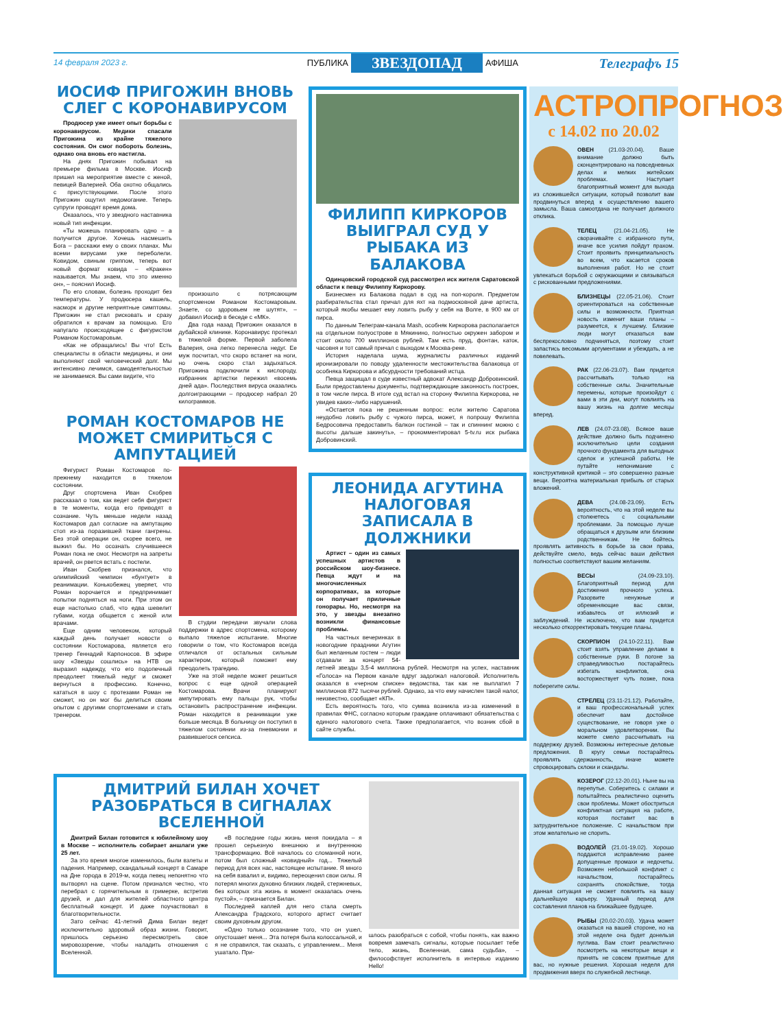14 февраля 2023 г. ПУБЛИКА ЗВЕЗДОПАД АФИША Телеграфъ 15
ИОСИФ ПРИГОЖИН ВНОВЬ СЛЕГ С КОРОНАВИРУСОМ
Продюсер уже имеет опыт борьбы с коронавирусом. Медики спасали Пригожина из крайне тяжелого состояния. Он смог побороть болезнь, однако она вновь его настигла.
На днях Пригожин побывал на премьере фильма в Москве. Иосиф пришел на мероприятие вместе с женой, певицей Валерией. Оба охотно общались с присутствующими. После этого Пригожин ощутил недомогание. Теперь супруги проводят время дома.
Оказалось, что у звездного наставника новый тип инфекции.
«Ты можешь планировать одно – а получится другое. Хочешь насмешить Бога – расскажи ему о своих планах. Мы всеми вирусами уже переболели. Ковидом, свиным гриппом, теперь вот новый формат ковида – «Кракен» называется. Мы знаем, что это именно он», – пояснил Иосиф.
По его словам, болезнь проходит без температуры. У продюсера кашель, насморк и другие неприятные симптомы. Пригожин не стал рисковать и сразу обратился к врачам за помощью. Его напугало происходящее с фигуристом Романом Костомаровым.
«Как не обращались! Вы что! Есть специалисты в области медицины, и они выполняют свой человеческий долг. Мы интенсивно лечимся, самодеятельностью не занимаемся. Вы сами видите, что
произошло с потрясающим спортсменом Романом Костомаровым. Знаете, со здоровьем не шутят», – добавил Иосиф в беседе с «МК».
Два года назад Пригожин оказался в дубайской клинике. Коронавирус протекал в тяжелой форме. Первой заболела Валерия, она легко перенесла недуг. Ее муж посчитал, что скоро встанет на ноги, но очень скоро стал задыхаться. Пригожина подключили к кислороду, избранник артистки пережил «восемь дней ада». Последствия вируса оказались долгоиграющими – продюсер набрал 20 килограммов.
РОМАН КОСТОМАРОВ НЕ МОЖЕТ СМИРИТЬСЯ С АМПУТАЦИЕЙ
Фигурист Роман Костомаров по-прежнему находится в тяжелом состоянии.
Друг спортсмена Иван Скобрев рассказал о том, как ведет себя фигурист в те моменты, когда его приводят в сознание. Чуть меньше недели назад Костомаров дал согласие на ампутацию стоп из-за поразившей ткани гангрены. Без этой операции он, скорее всего, не выжил бы. Но осознать случившееся Роман пока не смог. Несмотря на запреты врачей, он рвется встать с постели.
Иван Скобрев признался, что олимпийский чемпион «бунтует» в реанимации. Конькобежец уверяет, что Роман ворочается и предпринимает попытки подняться на ноги. При этом он еще настолько слаб, что едва шевелит губами, когда общается с женой или врачами.
Еще одним человеком, который каждый день получает новости о состоянии Костомарова, является его тренер Геннадий Карпоносов. В эфире шоу «Звезды сошлись» на НТВ он выразил надежду, что его подопечный преодолеет тяжелый недуг и сможет вернуться в профессию. Конечно, кататься в шоу с протезами Роман не сможет, но он мог бы делиться своим опытом с другими спортсменами и стать тренером.
В студии передачи звучали слова поддержки в адрес спортсмена, которому выпало тяжелое испытание. Многие говорили о том, что Костомаров всегда отличался от остальных сильным характером, который поможет ему преодолеть трагедию.
Уже на этой неделе может решиться вопрос с еще одной операцией Костомарова. Врачи планируют ампутировать ему пальцы рук, чтобы остановить распространение инфекции. Роман находится в реанимации уже больше месяца. В больницу он поступил в тяжелом состоянии из-за пневмонии и развившегося сепсиса.
ФИЛИПП КИРКОРОВ ВЫИГРАЛ СУД У РЫБАКА ИЗ БАЛАКОВА
Одинцовский городской суд рассмотрел иск жителя Саратовской области к певцу Филиппу Киркорову.
Бизнесмен из Балакова подал в суд на поп-короля. Предметом разбирательства стал причал для яхт на подмосковной даче артиста, который якобы мешает ему ловить рыбу у себя на Волге, в 900 км от пирса.
По данным Телеграм-канала Mash, особняк Киркорова располагается на отдельном полуострове в Мякинино, полностью окружен забором и стоит около 700 миллионов рублей. Там есть пруд, фонтан, каток, часовня и тот самый причал с выходом к Москва-реке.
История наделала шума, журналисты различных изданий иронизировали по поводу удаленности местожительства балаковца от особняка Киркорова и абсурдности требований истца.
Певца защищал в суде известный адвокат Александр Добровинский. Были предоставлены документы, подтверждающие законность построек, в том числе пирса. В итоге суд встал на сторону Филиппа Киркорова, не увидев каких–либо нарушений.
«Остается пока не решенным вопрос: если жителю Саратова неудобно ловить рыбу с чужого пирса, может, я попрошу Филиппа Бедросовича предоставить балкон гостиной – так и спиннинг можно с высоты дальше закинуть», – прокомментировал 5-tv.ru иск рыбака Добровинский.
ЛЕОНИДА АГУТИНА НАЛОГОВАЯ ЗАПИСАЛА В ДОЛЖНИКИ
Артист – один из самых успешных артистов в российском шоу-бизнесе. Певца ждут и на многочисленных корпоративах, за которые он получает приличные гонорары. Но, несмотря на это, у звезды внезапно возникли финансовые проблемы.
На частных вечеринках в новогодние праздники Агутин был желанным гостем – люди отдавали за концерт 54-летней звезды 3,5-4 миллиона рублей. Несмотря на успех, наставник «Голоса» на Первом канале вдруг задолжал налоговой. Исполнитель оказался в «черном списке» ведомства, так как не выплатил 7 миллионов 872 тысячи рублей. Однако, за что ему начислен такой налог, неизвестно, сообщает «КП».
Есть вероятность того, что сумма возникла из-за изменений в правилах ФНС, согласно которым граждане оплачивают обязательства с единого налогового счета. Также предполагается, что возник сбой в сайте службы.
ДМИТРИЙ БИЛАН ХОЧЕТ РАЗОБРАТЬСЯ В СИГНАЛАХ ВСЕЛЕННОЙ
Дмитрий Билан готовится к юбилейному шоу в Москве – исполнитель собирает аншлаги уже 25 лет.
За это время многое изменилось, были взлеты и падения. Например, скандальный концерт в Самаре на Дне города в 2019-м, когда певец непонятно что вытворял на сцене. Потом признался честно, что перебрал с горячительным в гримерке, встретив друзей, и дал для жителей областного центра бесплатный концерт. И даже поучаствовал в благотворительности.
Зато сейчас 41-летний Дима Билан ведет исключительно здоровый образ жизни. Говорит, пришлось серьезно пересмотреть свое мировоззрение, чтобы наладить отношения с Вселенной.
«В последние годы жизнь меня покидала – я прошел серьезную внешнюю и внутреннюю трансформацию. Всё началось со сломанной ноги, потом был сложный «ковидный» год... Тяжелый период для всех нас, настоящее испытание. Я много на себя взвалил и, видимо, переоценил свои силы. Я потерял многих духовно близких людей, стержневых, без которых эта жизнь в момент оказалась очень пустой», – признается Билан.
Последней каплей для него стала смерть Александра Градского, которого артист считает своим духовным другом.
«Одно только осознание того, что он ушел, опустошает меня... Эта потеря была колоссальной, и я не справился, так сказать, с управлением... Меня ушатало. При-
шлось разобраться с собой, чтобы понять, как важно вовремя замечать сигналы, которые посылает тебе тело, жизнь, Вселенная, сама судьба», – философствует исполнитель в интервью изданию Hello!
АСТРОПРОГНОЗ
с 14.02 по 20.02
ОВЕН (21.03-20.04). Ваше внимание должно быть сконцентрировано на повседневных делах и мелких житейских проблемах. Наступает благоприятный момент для выхода из сложившейся ситуации, который позволит вам продвинуться вперед к осуществлению вашего замысла. Ваша самоотдача не получает должного отклика.
ТЕЛЕЦ (21.04-21.05). Не сворачивайте с избранного пути, иначе все усилия пойдут прахом. Стоит проявить принципиальность во всем, что касается сроков выполнения работ. Но не стоит увлекаться борьбой с окружающими и связываться с рискованными предложениями.
БЛИЗНЕЦЫ (22.05-21.06). Стоит ориентироваться на собственные силы и возможности. Приятная новость изменит ваши планы – разумеется, к лучшему. Близкие люди могут отказаться вам беспрекословно подчиняться, поэтому стоит запастись весомыми аргументами и убеждать, а не повелевать.
РАК (22.06-23.07). Вам придется рассчитывать только на собственные силы. Значительные перемены, которые произойдут с вами в эти дни, могут повлиять на вашу жизнь на долгие месяцы вперед.
ЛЕВ (24.07-23.08). Всякое ваше действие должно быть подчинено исключительно цели создания прочного фундамента для выгодных сделок и успешной работы. Не путайте непонимание с конструктивной критикой – это совершенно разные вещи. Вероятна материальная прибыль от старых вложений.
ДЕВА (24.08-23.09). Есть вероятность, что на этой неделе вы столкнетесь с социальными проблемами. За помощью лучше обращаться к друзьям или близким родственникам. Не бойтесь проявлять активность в борьбе за свои права, действуйте смело, ведь сейчас ваши действия полностью соответствуют вашим желаниям.
ВЕСЫ (24.09-23.10). Благоприятный период для достижения прочного успеха. Разорвите ненужные и обременяющие вас связи, избавьтесь от иллюзий и заблуждений. Не исключено, что вам придется несколько откорректировать текущие планы.
СКОРПИОН (24.10-22.11). Вам стоит взять управление делами в собственные руки. В погоне за справедливостью постарайтесь избегать конфликтов, она восторжествует чуть позже, пока поберегите силы.
СТРЕЛЕЦ (23.11-21.12). Работайте, и ваш профессиональный успех обеспечит вам достойное существование, не говоря уже о моральном удовлетворении. Вы можете смело рассчитывать на поддержку друзей. Возможны интересные деловые предложения. В кругу семьи постарайтесь проявлять сдержанность, иначе можете спровоцировать склоки и скандалы.
КОЗЕРОГ (22.12-20.01). Ныне вы на перепутье. Соберитесь с силами и попытайтесь реалистично оценить свои проблемы. Может обостриться конфликтная ситуация на работе, которая поставит вас в затруднительное положение. С начальством при этом желательно не спорить.
ВОДОЛЕЙ (21.01-19.02). Хорошо поддаются исправлению ранее допущенные промахи и недочеты. Возможен небольшой конфликт с начальством, постарайтесь сохранять спокойствие, тогда данная ситуация не сможет повлиять на вашу дальнейшую карьеру. Удачный период для составления планов на ближайшее будущее.
РЫБЫ (20.02-20.03). Удача может оказаться на вашей стороне, но на этой неделе она будет донельзя пуглива. Вам стоит реалистично посмотреть на некоторые вещи и принять не совсем приятные для вас, но нужные решения. Хорошая неделя для продвижения вверх по служебной лестнице.